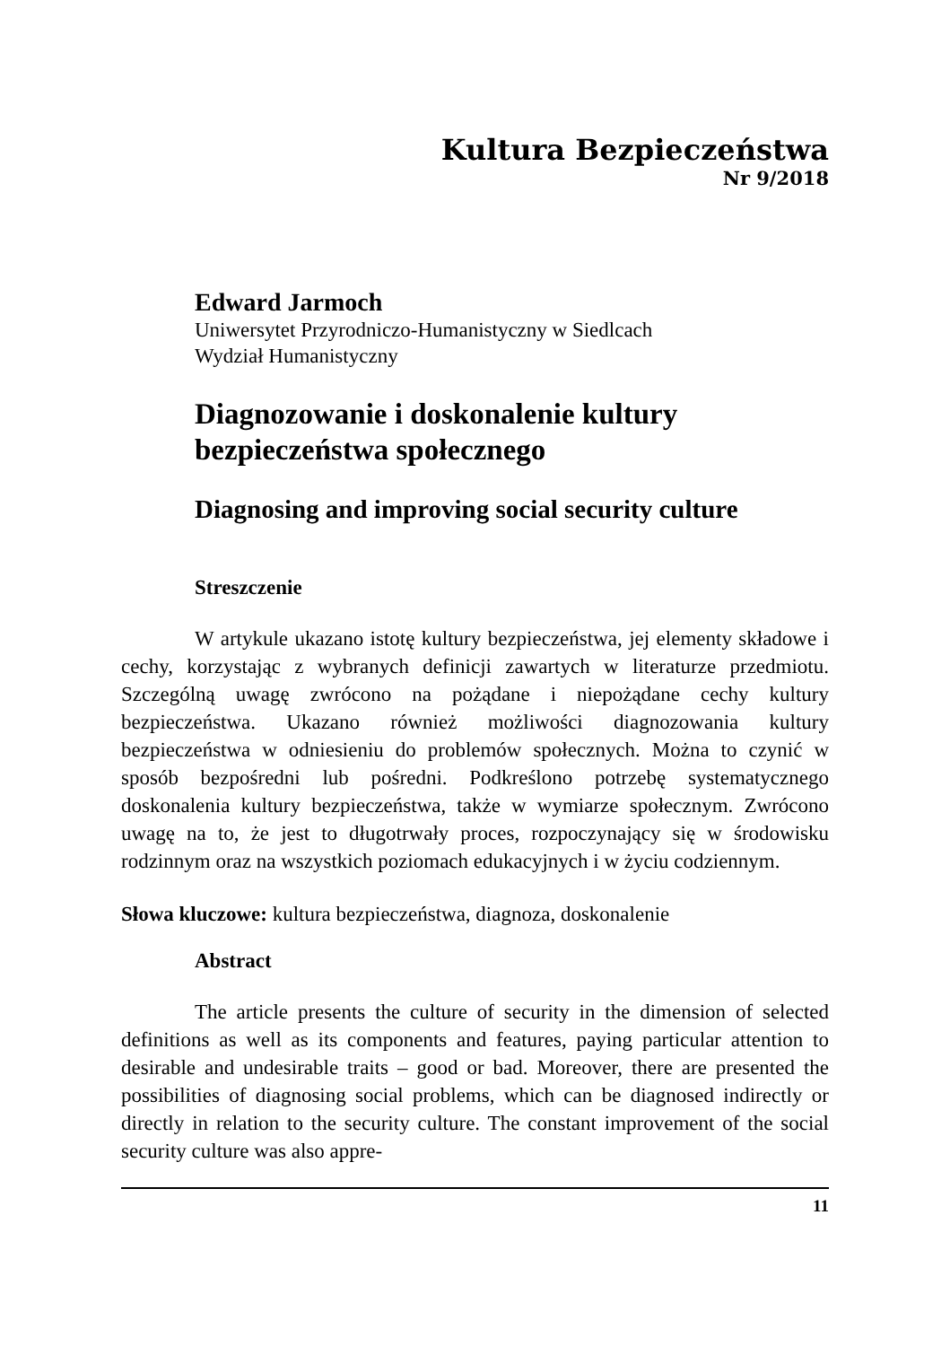Kultura Bezpieczeństwa
Nr 9/2018
Edward Jarmoch
Uniwersytet Przyrodniczo-Humanistyczny w Siedlcach
Wydział Humanistyczny
Diagnozowanie i doskonalenie kultury bezpieczeństwa społecznego
Diagnosing and improving social security culture
Streszczenie
W artykule ukazano istotę kultury bezpieczeństwa, jej elementy składowe i cechy, korzystając z wybranych definicji zawartych w literaturze przedmiotu. Szczególną uwagę zwrócono na pożądane i niepożądane cechy kultury bezpieczeństwa. Ukazano również możliwości diagnozowania kultury bezpieczeństwa w odniesieniu do problemów społecznych. Można to czynić w sposób bezpośredni lub pośredni. Podkreślono potrzebę systematycznego doskonalenia kultury bezpieczeństwa, także w wymiarze społecznym. Zwrócono uwagę na to, że jest to długotrwały proces, rozpoczynający się w środowisku rodzinnym oraz na wszystkich poziomach edukacyjnych i w życiu codziennym.
Słowa kluczowe: kultura bezpieczeństwa, diagnoza, doskonalenie
Abstract
The article presents the culture of security in the dimension of selected definitions as well as its components and features, paying particular attention to desirable and undesirable traits – good or bad. Moreover, there are presented the possibilities of diagnosing social problems, which can be diagnosed indirectly or directly in relation to the security culture. The constant improvement of the social security culture was also appre-
11